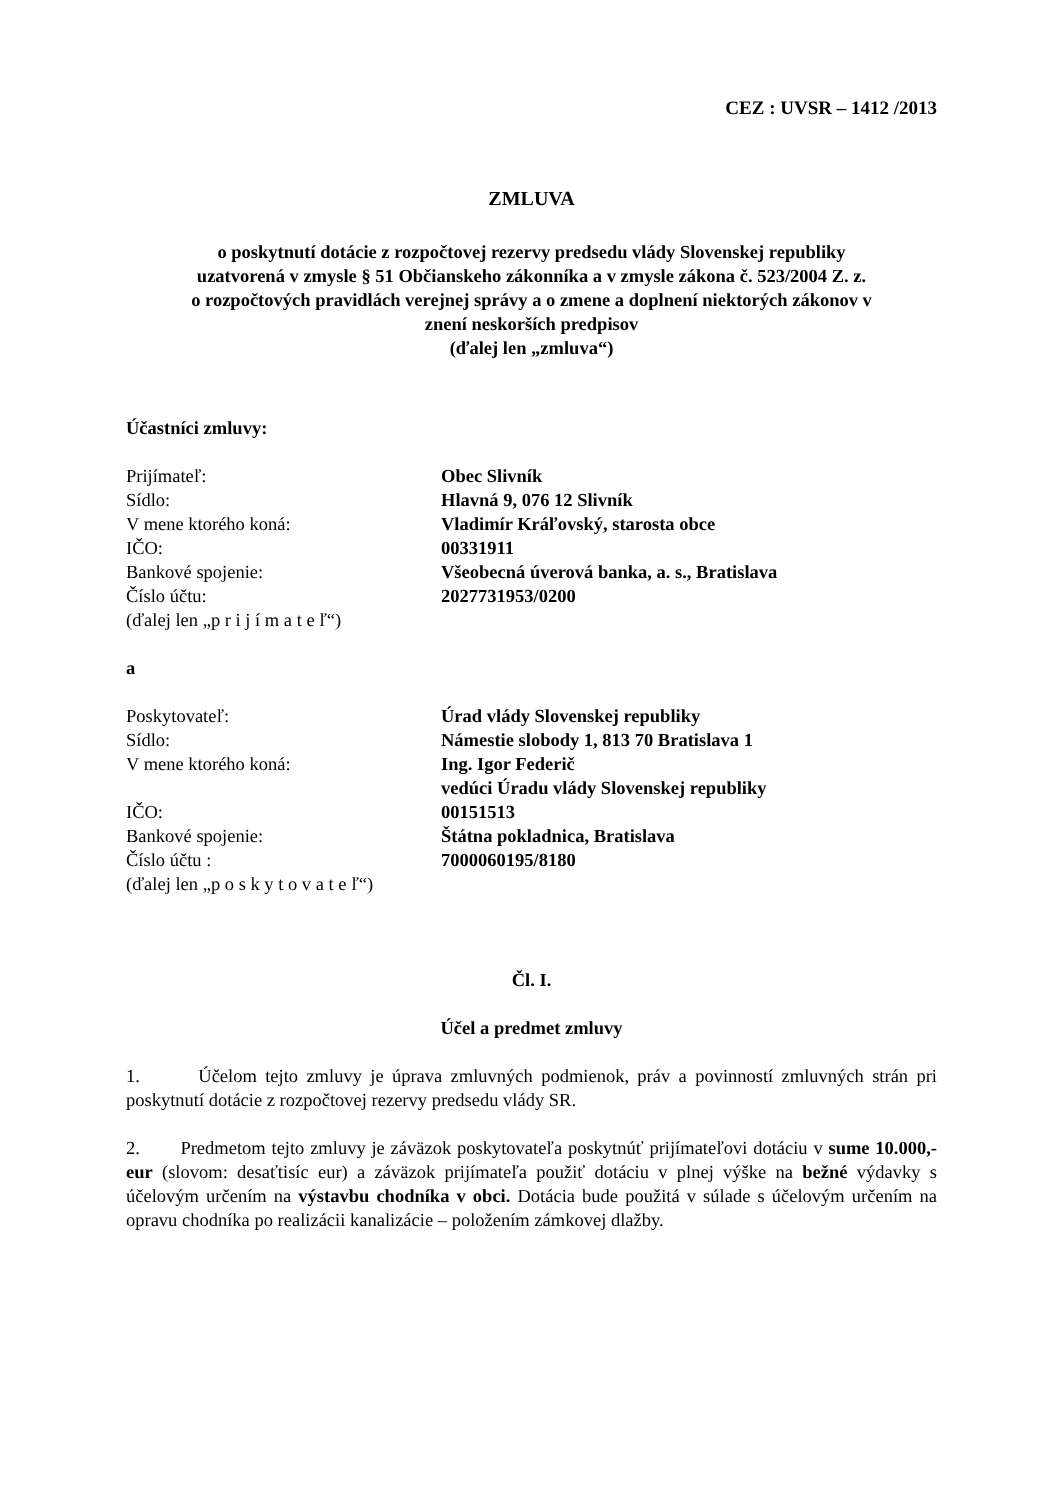CEZ : UVSR – 1412 /2013
ZMLUVA
o poskytnutí dotácie z rozpočtovej rezervy predsedu vlády Slovenskej republiky
uzatvorená v zmysle § 51 Občianskeho zákonníka a v zmysle zákona č. 523/2004 Z. z.
o rozpočtových pravidlách verejnej správy a o zmene a doplnení niektorých zákonov v
znení neskorších predpisov
(ďalej len „zmluva“)
Účastníci zmluvy:
| Prijímateľ: | Obec Slivník |
| Sídlo: | Hlavná 9, 076 12 Slivník |
| V mene ktorého koná: | Vladimír Kráľovský, starosta obce |
| IČO: | 00331911 |
| Bankové spojenie: | Všeobecná úverová banka, a. s., Bratislava |
| Číslo účtu: | 2027731953/0200 |
| (ďalej len „p r i j í m a t e ľ“) | |
a
| Poskytovateľ: | Úrad vlády Slovenskej republiky |
| Sídlo: | Námestie slobody 1, 813 70 Bratislava 1 |
| V mene ktorého koná: | Ing. Igor Federič vedúci Úradu vlády Slovenskej republiky |
| IČO: | 00151513 |
| Bankové spojenie: | Štátna pokladnica, Bratislava |
| Číslo účtu : | 7000060195/8180 |
| (ďalej len „p o s k y t o v a t e ľ“) | |
Čl. I.
Účel a predmet zmluvy
1. Účelom tejto zmluvy je úprava zmluvných podmienok, práv a povinností zmluvných strán pri poskytnutí dotácie z rozpočtovej rezervy predsedu vlády SR.
2. Predmetom tejto zmluvy je záväzok poskytovateľa poskytnúť prijímateľovi dotáciu v sume 10.000,- eur (slovom: desaťtisíc eur) a záväzok prijímateľa použiť dotáciu v plnej výške na bežné výdavky s účelovým určením na výstavbu chodníka v obci. Dotácia bude použitá v súlade s účelovým určením na opravu chodníka po realizácii kanalizácie – položením zámkovej dlažby.